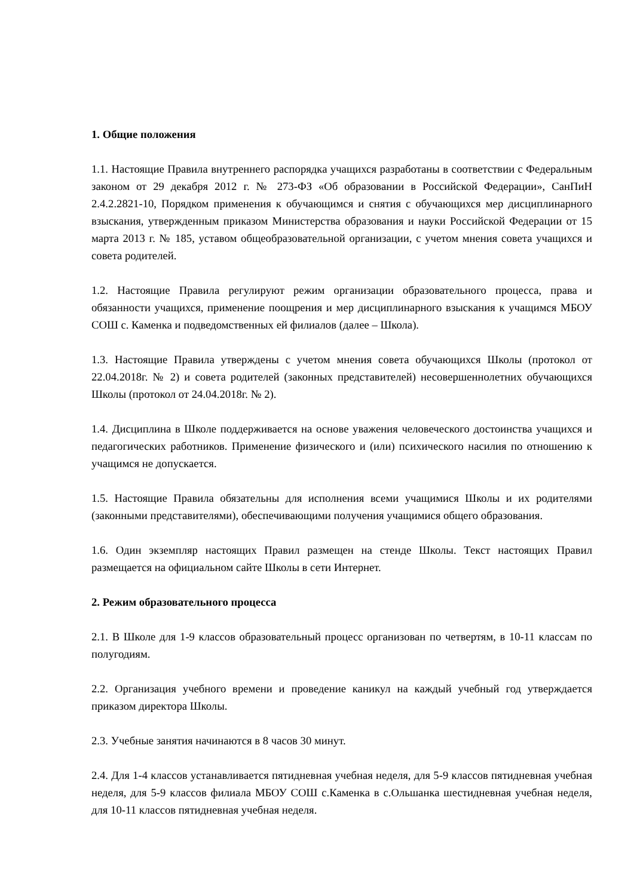1. Общие положения
1.1. Настоящие Правила внутреннего распорядка учащихся разработаны в соответствии с Федеральным законом от 29 декабря 2012 г. № 273-ФЗ «Об образовании в Российской Федерации», СанПиН 2.4.2.2821-10, Порядком применения к обучающимся и снятия с обучающихся мер дисциплинарного взыскания, утвержденным приказом Министерства образования и науки Российской Федерации от 15 марта 2013 г. № 185, уставом общеобразовательной организации, с учетом мнения совета учащихся и совета родителей.
1.2. Настоящие Правила регулируют режим организации образовательного процесса, права и обязанности учащихся, применение поощрения и мер дисциплинарного взыскания к учащимся МБОУ СОШ с. Каменка и подведомственных ей филиалов (далее – Школа).
1.3. Настоящие Правила утверждены с учетом мнения совета обучающихся Школы (протокол от 22.04.2018г. № 2) и совета родителей (законных представителей) несовершеннолетних обучающихся Школы (протокол от 24.04.2018г. № 2).
1.4. Дисциплина в Школе поддерживается на основе уважения человеческого достоинства учащихся и педагогических работников. Применение физического и (или) психического насилия по отношению к учащимся не допускается.
1.5. Настоящие Правила обязательны для исполнения всеми учащимися Школы и их родителями (законными представителями), обеспечивающими получения учащимися общего образования.
1.6. Один экземпляр настоящих Правил размещен на стенде Школы. Текст настоящих Правил размещается на официальном сайте Школы в сети Интернет.
2. Режим образовательного процесса
2.1. В Школе для 1-9 классов образовательный процесс организован по четвертям, в 10-11 классам по полугодиям.
2.2. Организация учебного времени и проведение каникул на каждый учебный год утверждается приказом директора Школы.
2.3. Учебные занятия начинаются в 8 часов 30 минут.
2.4. Для 1-4 классов устанавливается пятидневная учебная неделя, для 5-9 классов пятидневная учебная неделя, для 5-9 классов филиала МБОУ СОШ с.Каменка в с.Ольшанка шестидневная учебная неделя, для 10-11 классов пятидневная учебная неделя.